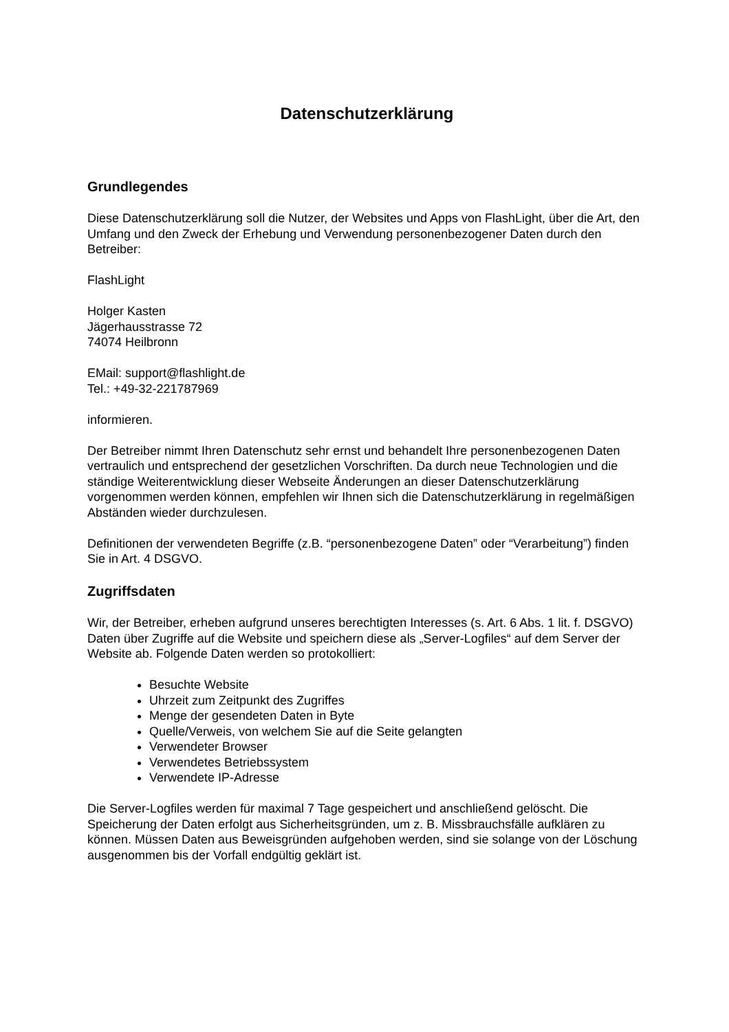Datenschutzerklärung
Grundlegendes
Diese Datenschutzerklärung soll die Nutzer, der Websites und Apps von FlashLight, über die Art, den Umfang und den Zweck der Erhebung und Verwendung personenbezogener Daten durch den Betreiber:
FlashLight
Holger Kasten
Jägerhausstrasse 72
74074 Heilbronn
EMail: support@flashlight.de
Tel.: +49-32-221787969
informieren.
Der Betreiber nimmt Ihren Datenschutz sehr ernst und behandelt Ihre personenbezogenen Daten vertraulich und entsprechend der gesetzlichen Vorschriften. Da durch neue Technologien und die ständige Weiterentwicklung dieser Webseite Änderungen an dieser Datenschutzerklärung vorgenommen werden können, empfehlen wir Ihnen sich die Datenschutzerklärung in regelmäßigen Abständen wieder durchzulesen.
Definitionen der verwendeten Begriffe (z.B. “personenbezogene Daten” oder “Verarbeitung”) finden Sie in Art. 4 DSGVO.
Zugriffsdaten
Wir, der Betreiber, erheben aufgrund unseres berechtigten Interesses (s. Art. 6 Abs. 1 lit. f. DSGVO) Daten über Zugriffe auf die Website und speichern diese als „Server-Logfiles“ auf dem Server der Website ab. Folgende Daten werden so protokolliert:
Besuchte Website
Uhrzeit zum Zeitpunkt des Zugriffes
Menge der gesendeten Daten in Byte
Quelle/Verweis, von welchem Sie auf die Seite gelangten
Verwendeter Browser
Verwendetes Betriebssystem
Verwendete IP-Adresse
Die Server-Logfiles werden für maximal 7 Tage gespeichert und anschließend gelöscht. Die Speicherung der Daten erfolgt aus Sicherheitsgründen, um z. B. Missbrauchsfälle aufklären zu können. Müssen Daten aus Beweisgründen aufgehoben werden, sind sie solange von der Löschung ausgenommen bis der Vorfall endgültig geklärt ist.